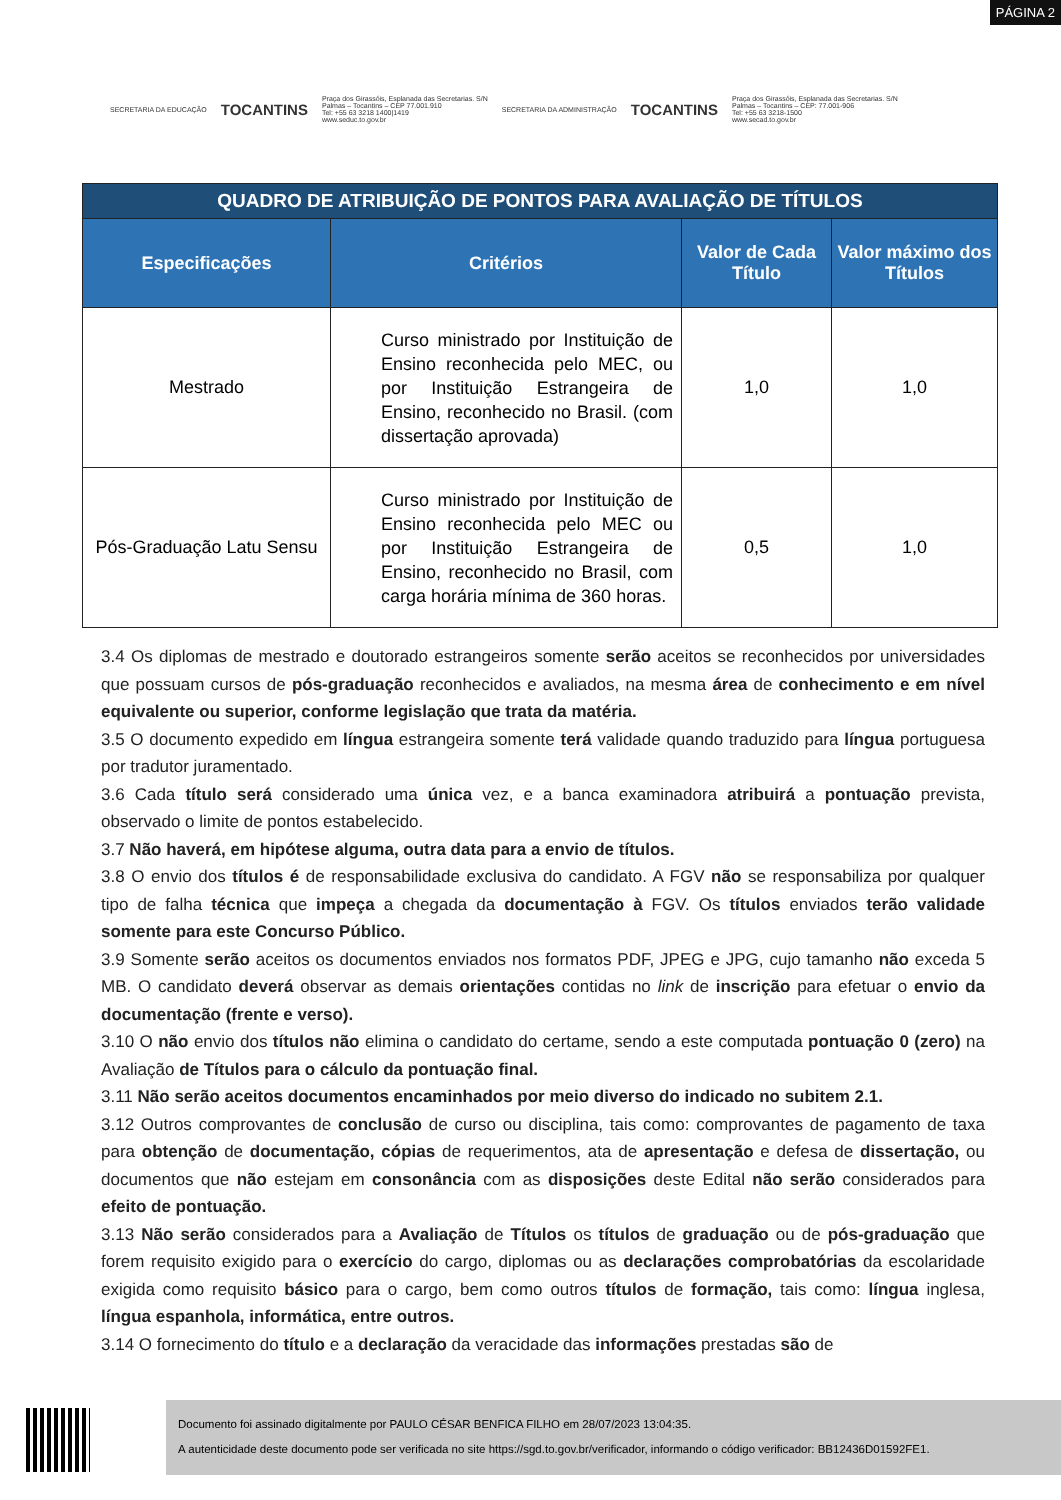PÁGINA 2
SECRETARIA DA EDUCAÇÃO TOCANTINS Praça dos Girassóis, Esplanada das Secretarias. S/N
Palmas – Tocantins – CEP 77.001.910
Tel: +55 63 3218 1400|1419
www.seduc.to.gov.br SECRETARIA DA ADMINISTRAÇÃO TOCANTINS Praça dos Girassóis, Esplanada das Secretarias. S/N
Palmas – Tocantins – CEP: 77.001-906
Tel: +55 63 3218-1500
www.secad.to.gov.br
| QUADRO DE ATRIBUIÇÃO DE PONTOS PARA AVALIAÇÃO DE TÍTULOS | | | |
| Especificações | Critérios | Valor de Cada Título | Valor máximo dos Títulos |
| Mestrado | Curso ministrado por Instituição de Ensino reconhecida pelo MEC, ou por Instituição Estrangeira de Ensino, reconhecido no Brasil. (com dissertação aprovada) | 1,0 | 1,0 |
| Pós-Graduação Latu Sensu | Curso ministrado por Instituição de Ensino reconhecida pelo MEC ou por Instituição Estrangeira de Ensino, reconhecido no Brasil, com carga horária mínima de 360 horas. | 0,5 | 1,0 |
3.4 Os diplomas de mestrado e doutorado estrangeiros somente serão aceitos se reconhecidos por universidades que possuam cursos de pós-graduação reconhecidos e avaliados, na mesma área de conhecimento e em nível equivalente ou superior, conforme legislação que trata da matéria.
3.5 O documento expedido em língua estrangeira somente terá validade quando traduzido para língua portuguesa por tradutor juramentado.
3.6 Cada título será considerado uma única vez, e a banca examinadora atribuirá a pontuação prevista, observado o limite de pontos estabelecido.
3.7 Não haverá, em hipótese alguma, outra data para a envio de títulos.
3.8 O envio dos títulos é de responsabilidade exclusiva do candidato. A FGV não se responsabiliza por qualquer tipo de falha técnica que impeça a chegada da documentação à FGV. Os títulos enviados terão validade somente para este Concurso Público.
3.9 Somente serão aceitos os documentos enviados nos formatos PDF, JPEG e JPG, cujo tamanho não exceda 5 MB. O candidato deverá observar as demais orientações contidas no link de inscrição para efetuar o envio da documentação (frente e verso).
3.10 O não envio dos títulos não elimina o candidato do certame, sendo a este computada pontuação 0 (zero) na Avaliação de Títulos para o cálculo da pontuação final.
3.11 Não serão aceitos documentos encaminhados por meio diverso do indicado no subitem 2.1.
3.12 Outros comprovantes de conclusão de curso ou disciplina, tais como: comprovantes de pagamento de taxa para obtenção de documentação, cópias de requerimentos, ata de apresentação e defesa de dissertação, ou documentos que não estejam em consonância com as disposições deste Edital não serão considerados para efeito de pontuação.
3.13 Não serão considerados para a Avaliação de Títulos os títulos de graduação ou de pós-graduação que forem requisito exigido para o exercício do cargo, diplomas ou as declarações comprobatórias da escolaridade exigida como requisito básico para o cargo, bem como outros títulos de formação, tais como: língua inglesa, língua espanhola, informática, entre outros.
3.14 O fornecimento do título e a declaração da veracidade das informações prestadas são de
Documento foi assinado digitalmente por PAULO CÉSAR BENFICA FILHO em 28/07/2023 13:04:35.
A autenticidade deste documento pode ser verificada no site https://sgd.to.gov.br/verificador, informando o código verificador: BB12436D01592FE1.